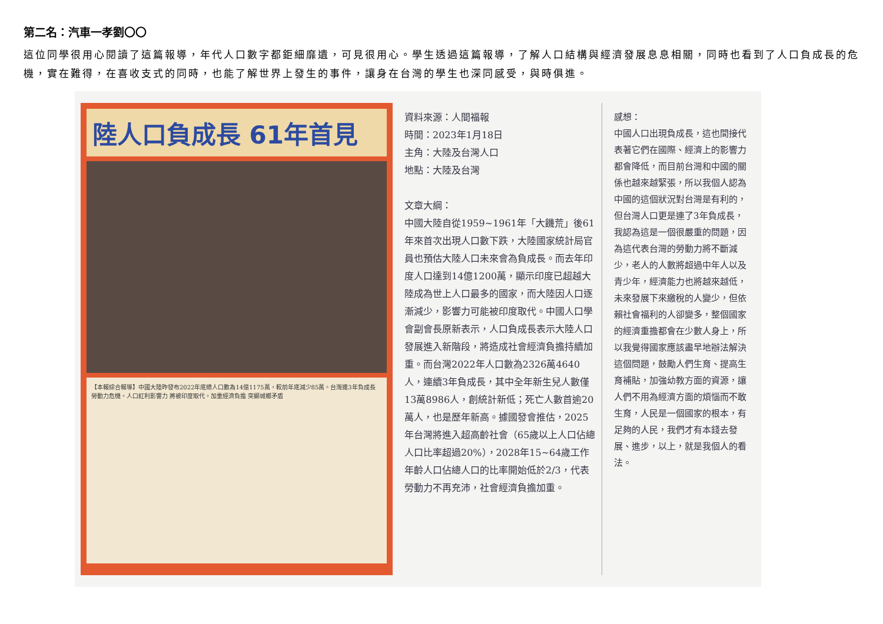第二名：汽車一孝劉〇〇
這位同學很用心閱讀了這篇報導，年代人口數字都鉅細靡遺，可見很用心。學生透過這篇報導，了解人口結構與經濟發展息息相關，同時也看到了人口負成長的危機，實在難得，在喜收支式的同時，也能了解世界上發生的事件，讓身在台灣的學生也深同感受，與時俱進。
陸人口負成長 61年首見
【本報綜合報導】中國大陸昨發布2022年底總人口數為14億1175萬，較前年底減少85萬。台灣連3年負成長 勞動力危機。人口紅利影響力 將被印度取代。加重經濟負擔 突顯城鄉矛盾
資料來源：人間福報
時間：2023年1月18日
主角：大陸及台灣人口
地點：大陸及台灣
文章大綱：
中國大陸自從1959~1961年「大饑荒」後61年來首次出現人口數下跌，大陸國家統計局官員也預估大陸人口未來會為負成長。而去年印度人口達到14億1200萬，顯示印度已超越大陸成為世上人口最多的國家，而大陸因人口逐漸減少，影響力可能被印度取代。中國人口學會副會長原新表示，人口負成長表示大陸人口發展進入新階段，將造成社會經濟負擔持續加重。而台灣2022年人口數為2326萬4640人，連續3年負成長，其中全年新生兒人數僅13萬8986人，創統計新低；死亡人數首逾20萬人，也是歷年新高。據國發會推估，2025年台灣將進入超高齡社會（65歲以上人口佔總人口比率超過20%），2028年15~64歲工作年齡人口佔總人口的比率開始低於2/3，代表勞動力不再充沛，社會經濟負擔加重。
感想：
中國人口出現負成長，這也間接代表著它們在國際、經濟上的影響力都會降低，而目前台灣和中國的關係也越來越緊張，所以我個人認為中國的這個狀況對台灣是有利的，但台灣人口更是連了3年負成長，我認為這是一個很嚴重的問題，因為這代表台灣的勞動力將不斷減少，老人的人數將超過中年人以及青少年，經濟能力也將越來越低，未來發展下來繳稅的人變少，但依賴社會福利的人卻變多，整個國家的經濟重擔都會在少數人身上，所以我覺得國家應該盡早地辦法解決這個問題，鼓勵人們生育、提高生育補貼，加強幼教方面的資源，讓人們不用為經濟方面的煩惱而不敢生育，人民是一個國家的根本，有足夠的人民，我們才有本錢去發展、進步，以上，就是我個人的看法。